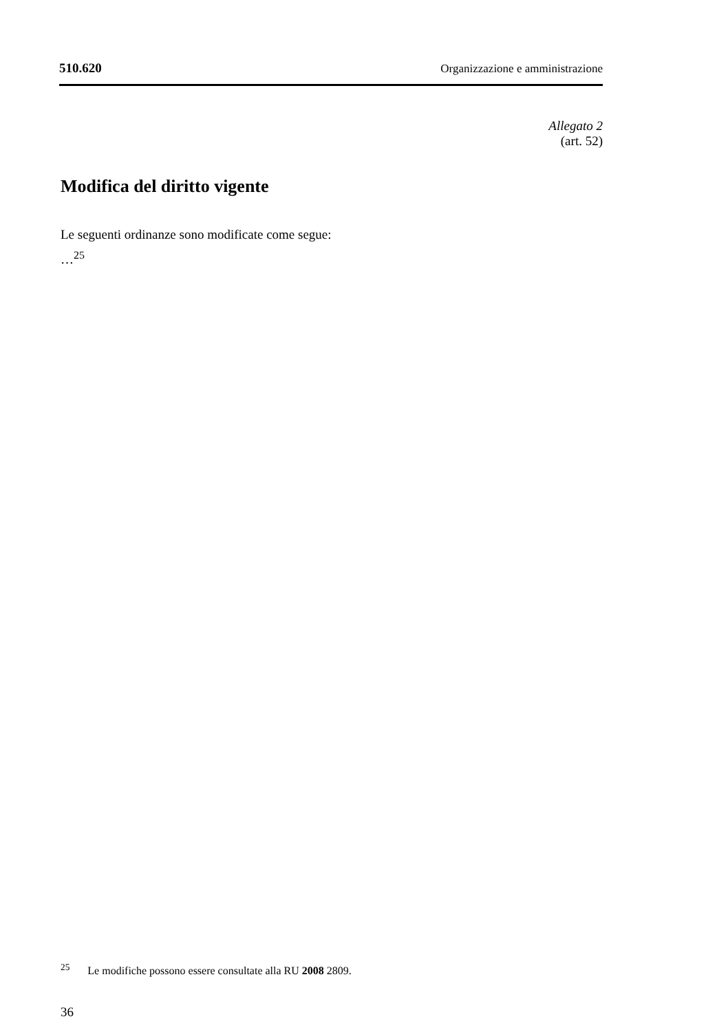510.620 Organizzazione e amministrazione
Allegato 2
(art. 52)
Modifica del diritto vigente
Le seguenti ordinanze sono modificate come segue:
…<sup>25</sup>
<sup>25</sup> Le modifiche possono essere consultate alla RU 2008 2809.
36